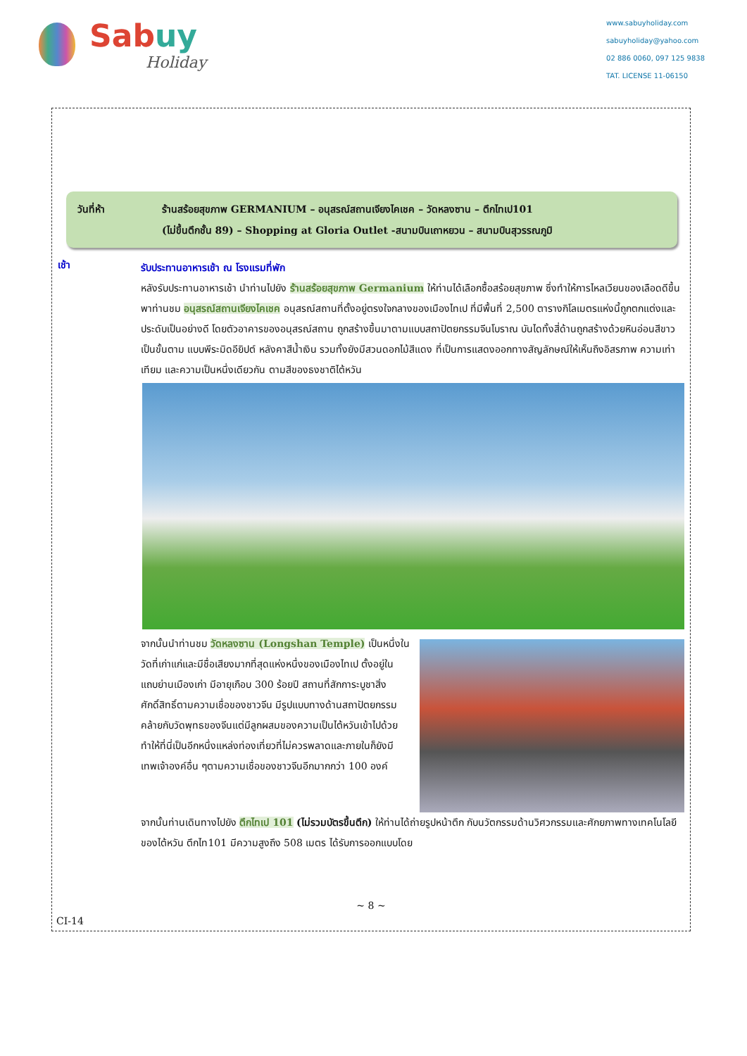Sabuy
Holiday
www.sabuyholiday.com
sabuyholiday@yahoo.com
02 886 0060, 097 125 9838
TAT. LICENSE 11-06150
วันที่ห้า ร้านสร้อยสุขภาพ GERMANIUM – อนุสรณ์สถานเจียงไคเชค – วัดหลงซาน – ตึกไทเป101
(ไม่ขึ้นตึกชั้น 89) – Shopping at Gloria Outlet -สนามบินเถาหยวน – สนามบินสุวรรณภูมิ
เช้า
รับประทานอาหารเช้า ณ โรงแรมที่พัก
หลังรับประทานอาหารเช้า นำท่านไปยัง ร้านสร้อยสุขภาพ Germanium ให้ท่านได้เลือกซื้อสร้อยสุขภาพ ซึ่งทำให้การไหลเวียนของเลือดดีขึ้น พาท่านชม อนุสรณ์สถานเจียงไคเชค อนุสรณ์สถานที่ตั้งอยู่ตรงใจกลางของเมืองไทเป ที่มีพื้นที่ 2,500 ตารางกิโลเมตรแห่งนี้ถูกตกแต่งและประดับเป็นอย่างดี โดยตัวอาคารของอนุสรณ์สถาน ถูกสร้างขึ้นมาตามแบบสถาปัตยกรรมจีนโบราณ บันไดทั้งสี่ด้านถูกสร้างด้วยหินอ่อนสีขาวเป็นขั้นตาม แบบพีระมิดอียิปต์ หลังคาสีน้ำเงิน รวมทั้งยังมีสวนดอกไม้สีแดง ที่เป็นการแสดงออกทางสัญลักษณ์ให้เห็นถึงอิสรภาพ ความเท่าเทียม และความเป็นหนึ่งเดียวกัน ตามสีของธงชาติไต้หวัน
จากนั้นนำท่านชม วัดหลงซาน (Longshan Temple) เป็นหนึ่งในวัดที่เก่าแก่และมีชื่อเสียงมากที่สุดแห่งหนึ่งของเมืองไทเป ตั้งอยู่ในแถบย่านเมืองเก่า มีอายุเกือบ 300 ร้อยปี สถานที่สักการะบูชาสิ่งศักดิ์สิทธิ์ตามความเชื่อของชาวจีน มีรูปแบบทางด้านสถาปัตยกรรมคล้ายกับวัดพุทธของจีนแต่มีลูกผสมของความเป็นไต้หวันเข้าไปด้วย ทำให้ที่นี่เป็นอีกหนึ่งแหล่งท่องเที่ยวที่ไม่ควรพลาดและภายในก็ยังมีเทพเจ้าองค์อื่น ๆตามความเชื่อของชาวจีนอีกมากกว่า 100 องค์
จากนั้นท่านเดินทางไปยัง ตึกไทเป 101 (ไม่รวมบัตรขึ้นตึก) ให้ท่านได้ถ่ายรูปหน้าตึก กับนวัตกรรมด้านวิศวกรรมและศักยภาพทางเทคโนโลยีของไต้หวัน ตึกไท101 มีความสูงถึง 508 เมตร ได้รับการออกแบบโดย
~ 8 ~
CI-14